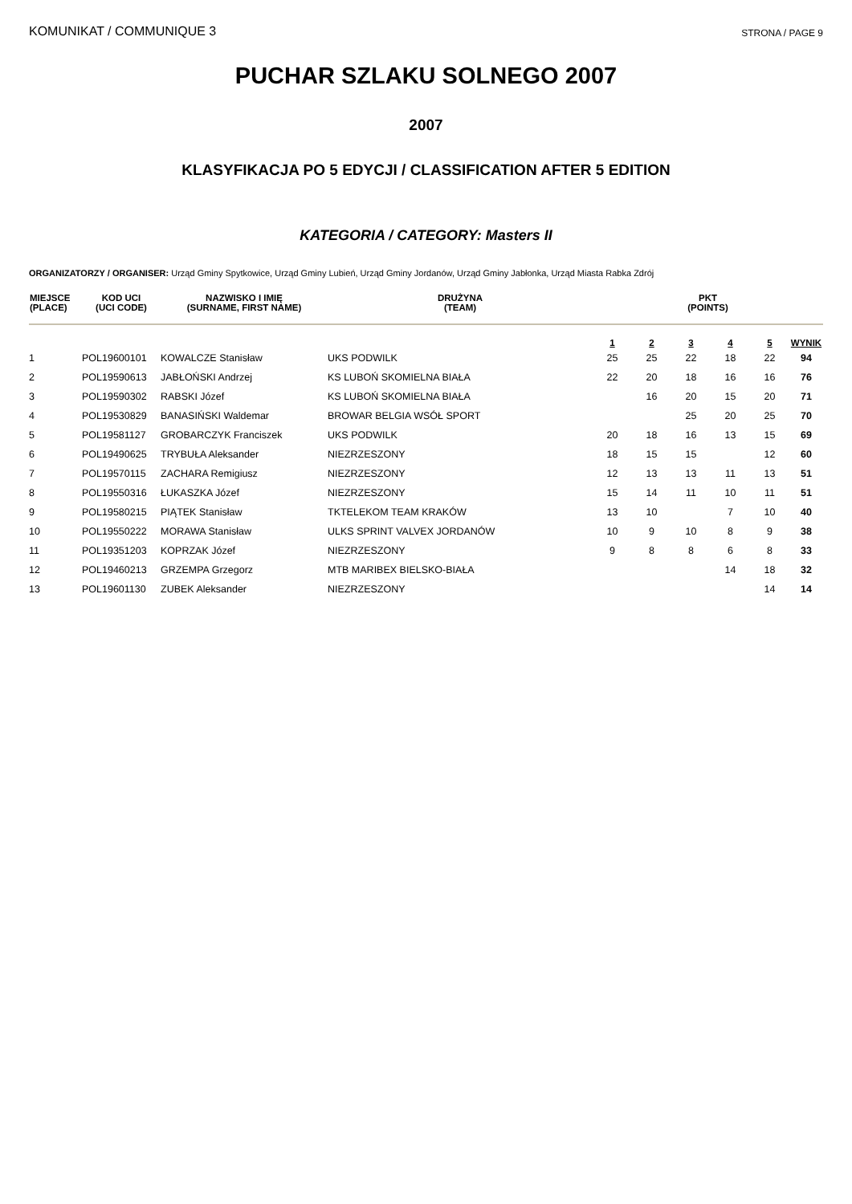KOMUNIKAT / COMMUNIQUE 3 STRONA / PAGE 9
PUCHAR SZLAKU SOLNEGO 2007
2007
KLASYFIKACJA PO 5 EDYCJI / CLASSIFICATION AFTER 5 EDITION
KATEGORIA / CATEGORY: Masters II
ORGANIZATORZY / ORGANISER: Urząd Gminy Spytkowice, Urząd Gminy Lubień, Urząd Gminy Jordanów, Urząd Gminy Jabłonka, Urząd Miasta Rabka Zdrój
| MIEJSCE (PLACE) | KOD UCI (UCI CODE) | NAZWISKO I IMIĘ (SURNAME, FIRST NAME) | DRUŻYNA (TEAM) | PKT (POINTS) | | | | | |
| --- | --- | --- | --- | --- | --- | --- | --- | --- | --- |
| | | | | 1 | 2 | 3 | 4 | 5 | WYNIK |
| 1 | POL19600101 | KOWALCZE Stanisław | UKS PODWILK | 25 | 25 | 22 | 18 | 22 | 94 |
| 2 | POL19590613 | JABŁOŃSKI Andrzej | KS LUBOŃ SKOMIELNA BIAŁA | 22 | 20 | 18 | 16 | 16 | 76 |
| 3 | POL19590302 | RABSKI Józef | KS LUBOŃ SKOMIELNA BIAŁA | | 16 | 20 | 15 | 20 | 71 |
| 4 | POL19530829 | BANASIŃSKI Waldemar | BROWAR BELGIA WSÓŁ SPORT | | | 25 | 20 | 25 | 70 |
| 5 | POL19581127 | GROBARCZYK Franciszek | UKS PODWILK | 20 | 18 | 16 | 13 | 15 | 69 |
| 6 | POL19490625 | TRYBUŁA Aleksander | NIEZRZESZONY | 18 | 15 | 15 | | 12 | 60 |
| 7 | POL19570115 | ZACHARA Remigiusz | NIEZRZESZONY | 12 | 13 | 13 | 11 | 13 | 51 |
| 8 | POL19550316 | ŁUKASZKA Józef | NIEZRZESZONY | 15 | 14 | 11 | 10 | 11 | 51 |
| 9 | POL19580215 | PIĄTEK Stanisław | TKTELEKOM TEAM KRAKÓW | 13 | 10 | | 7 | 10 | 40 |
| 10 | POL19550222 | MORAWA Stanisław | ULKS SPRINT VALVEX JORDANÓW | 10 | 9 | 10 | 8 | 9 | 38 |
| 11 | POL19351203 | KOPRZAK Józef | NIEZRZESZONY | 9 | 8 | 8 | 6 | 8 | 33 |
| 12 | POL19460213 | GRZEMPA Grzegorz | MTB MARIBEX BIELSKO-BIAŁA | | | | 14 | 18 | 32 |
| 13 | POL19601130 | ZUBEK Aleksander | NIEZRZESZONY | | | | | 14 | 14 |